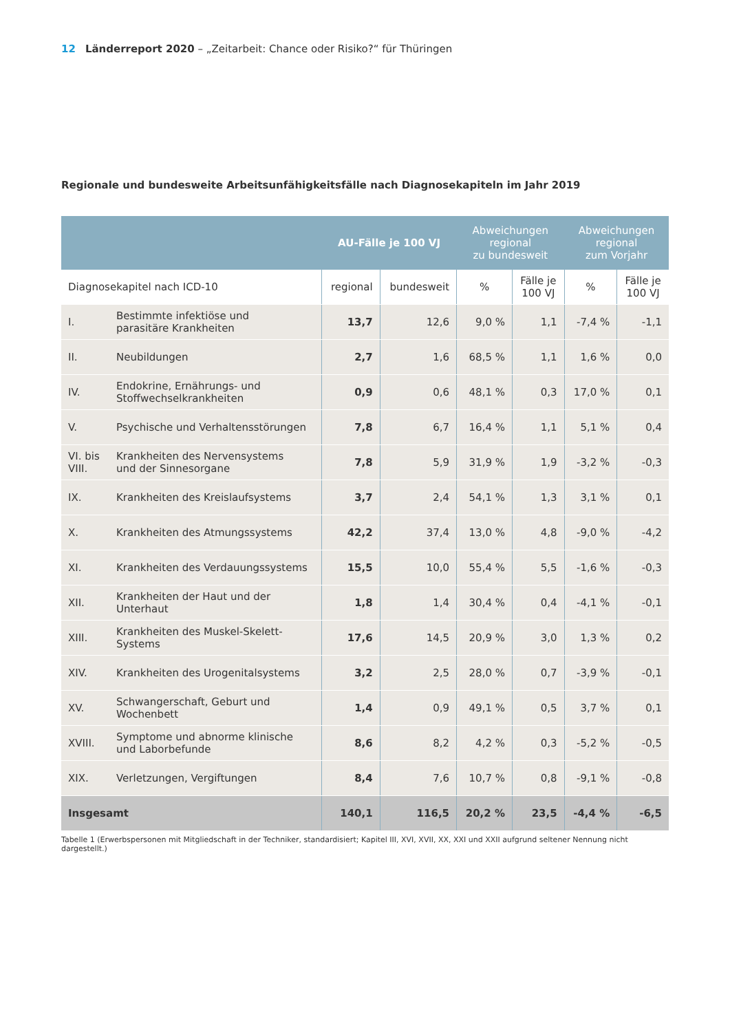12 Länderreport 2020 – „Zeitarbeit: Chance oder Risiko?“ für Thüringen
Regionale und bundesweite Arbeitsunfähigkeitsfälle nach Diagnosekapiteln im Jahr 2019
| | | AU-Fälle je 100 VJ | | Abweichungen regional zu bundesweit | | Abweichungen regional zum Vorjahr | |
| --- | --- | --- | --- | --- | --- | --- | --- |
| Diagnosekapitel nach ICD-10 | | regional | bundesweit | % | Fälle je 100 VJ | % | Fälle je 100 VJ |
| I. | Bestimmte infektiöse und parasitäre Krankheiten | 13,7 | 12,6 | 9,0 % | 1,1 | -7,4 % | -1,1 |
| II. | Neubildungen | 2,7 | 1,6 | 68,5 % | 1,1 | 1,6 % | 0,0 |
| IV. | Endokrine, Ernährungs- und Stoffwechselkrankheiten | 0,9 | 0,6 | 48,1 % | 0,3 | 17,0 % | 0,1 |
| V. | Psychische und Verhaltensstörungen | 7,8 | 6,7 | 16,4 % | 1,1 | 5,1 % | 0,4 |
| VI. bis VIII. | Krankheiten des Nervensystems und der Sinnesorgane | 7,8 | 5,9 | 31,9 % | 1,9 | -3,2 % | -0,3 |
| IX. | Krankheiten des Kreislaufsystems | 3,7 | 2,4 | 54,1 % | 1,3 | 3,1 % | 0,1 |
| X. | Krankheiten des Atmungssystems | 42,2 | 37,4 | 13,0 % | 4,8 | -9,0 % | -4,2 |
| XI. | Krankheiten des Verdauungssystems | 15,5 | 10,0 | 55,4 % | 5,5 | -1,6 % | -0,3 |
| XII. | Krankheiten der Haut und der Unterhaut | 1,8 | 1,4 | 30,4 % | 0,4 | -4,1 % | -0,1 |
| XIII. | Krankheiten des Muskel-Skelett- Systems | 17,6 | 14,5 | 20,9 % | 3,0 | 1,3 % | 0,2 |
| XIV. | Krankheiten des Urogenitalsystems | 3,2 | 2,5 | 28,0 % | 0,7 | -3,9 % | -0,1 |
| XV. | Schwangerschaft, Geburt und Wochenbett | 1,4 | 0,9 | 49,1 % | 0,5 | 3,7 % | 0,1 |
| XVIII. | Symptome und abnorme klinische und Laborbefunde | 8,6 | 8,2 | 4,2 % | 0,3 | -5,2 % | -0,5 |
| XIX. | Verletzungen, Vergiftungen | 8,4 | 7,6 | 10,7 % | 0,8 | -9,1 % | -0,8 |
| Insgesamt | | 140,1 | 116,5 | 20,2 % | 23,5 | -4,4 % | -6,5 |
Tabelle 1 (Erwerbspersonen mit Mitgliedschaft in der Techniker, standardisiert; Kapitel III, XVI, XVII, XX, XXI und XXII aufgrund seltener Nennung nicht dargestellt.)